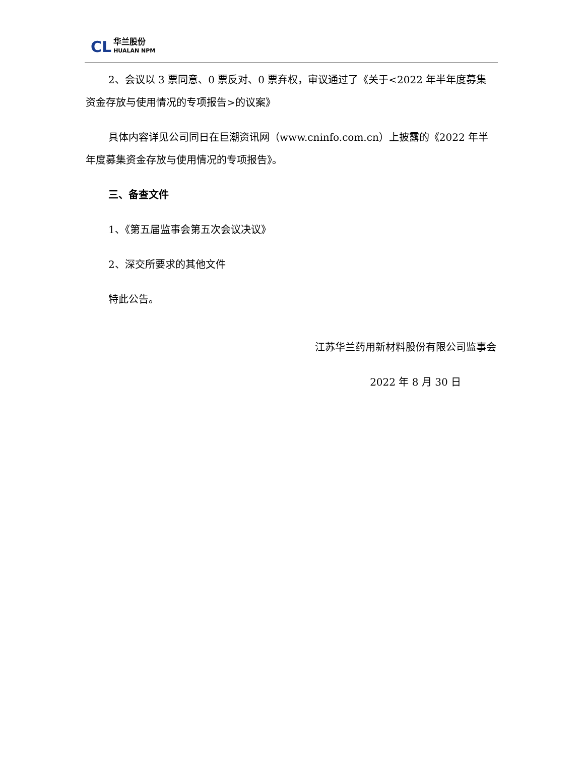CL
华兰股份
HUALAN NPM
2、会议以 3 票同意、0 票反对、0 票弃权，审议通过了《关于<2022 年半年度募集资金存放与使用情况的专项报告>的议案》
具体内容详见公司同日在巨潮资讯网（www.cninfo.com.cn）上披露的《2022 年半年度募集资金存放与使用情况的专项报告》。
三、备查文件
1、《第五届监事会第五次会议决议》
2、深交所要求的其他文件
特此公告。
江苏华兰药用新材料股份有限公司监事会
2022 年 8 月 30 日